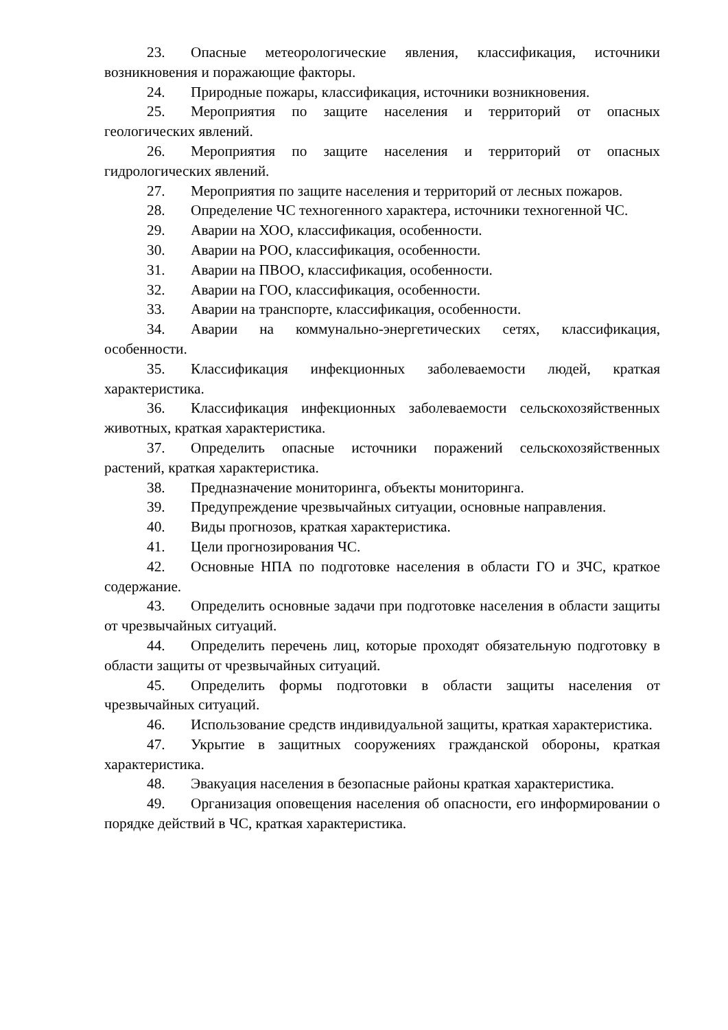23. Опасные метеорологические явления, классификация, источники возникновения и поражающие факторы.
24. Природные пожары, классификация, источники возникновения.
25. Мероприятия по защите населения и территорий от опасных геологических явлений.
26. Мероприятия по защите населения и территорий от опасных гидрологических явлений.
27. Мероприятия по защите населения и территорий от лесных пожаров.
28. Определение ЧС техногенного характера, источники техногенной ЧС.
29. Аварии на ХОО, классификация, особенности.
30. Аварии на РОО, классификация, особенности.
31. Аварии на ПВОО, классификация, особенности.
32. Аварии на ГОО, классификация, особенности.
33. Аварии на транспорте, классификация, особенности.
34. Аварии на коммунально-энергетических сетях, классификация, особенности.
35. Классификация инфекционных заболеваемости людей, краткая характеристика.
36. Классификация инфекционных заболеваемости сельскохозяйственных животных, краткая характеристика.
37. Определить опасные источники поражений сельскохозяйственных растений, краткая характеристика.
38. Предназначение мониторинга, объекты мониторинга.
39. Предупреждение чрезвычайных ситуации, основные направления.
40. Виды прогнозов, краткая характеристика.
41. Цели прогнозирования ЧС.
42. Основные НПА по подготовке населения в области ГО и ЗЧС, краткое содержание.
43. Определить основные задачи при подготовке населения в области защиты от чрезвычайных ситуаций.
44. Определить перечень лиц, которые проходят обязательную подготовку в области защиты от чрезвычайных ситуаций.
45. Определить формы подготовки в области защиты населения от чрезвычайных ситуаций.
46. Использование средств индивидуальной защиты, краткая характеристика.
47. Укрытие в защитных сооружениях гражданской обороны, краткая характеристика.
48. Эвакуация населения в безопасные районы краткая характеристика.
49. Организация оповещения населения об опасности, его информировании о порядке действий в ЧС, краткая характеристика.